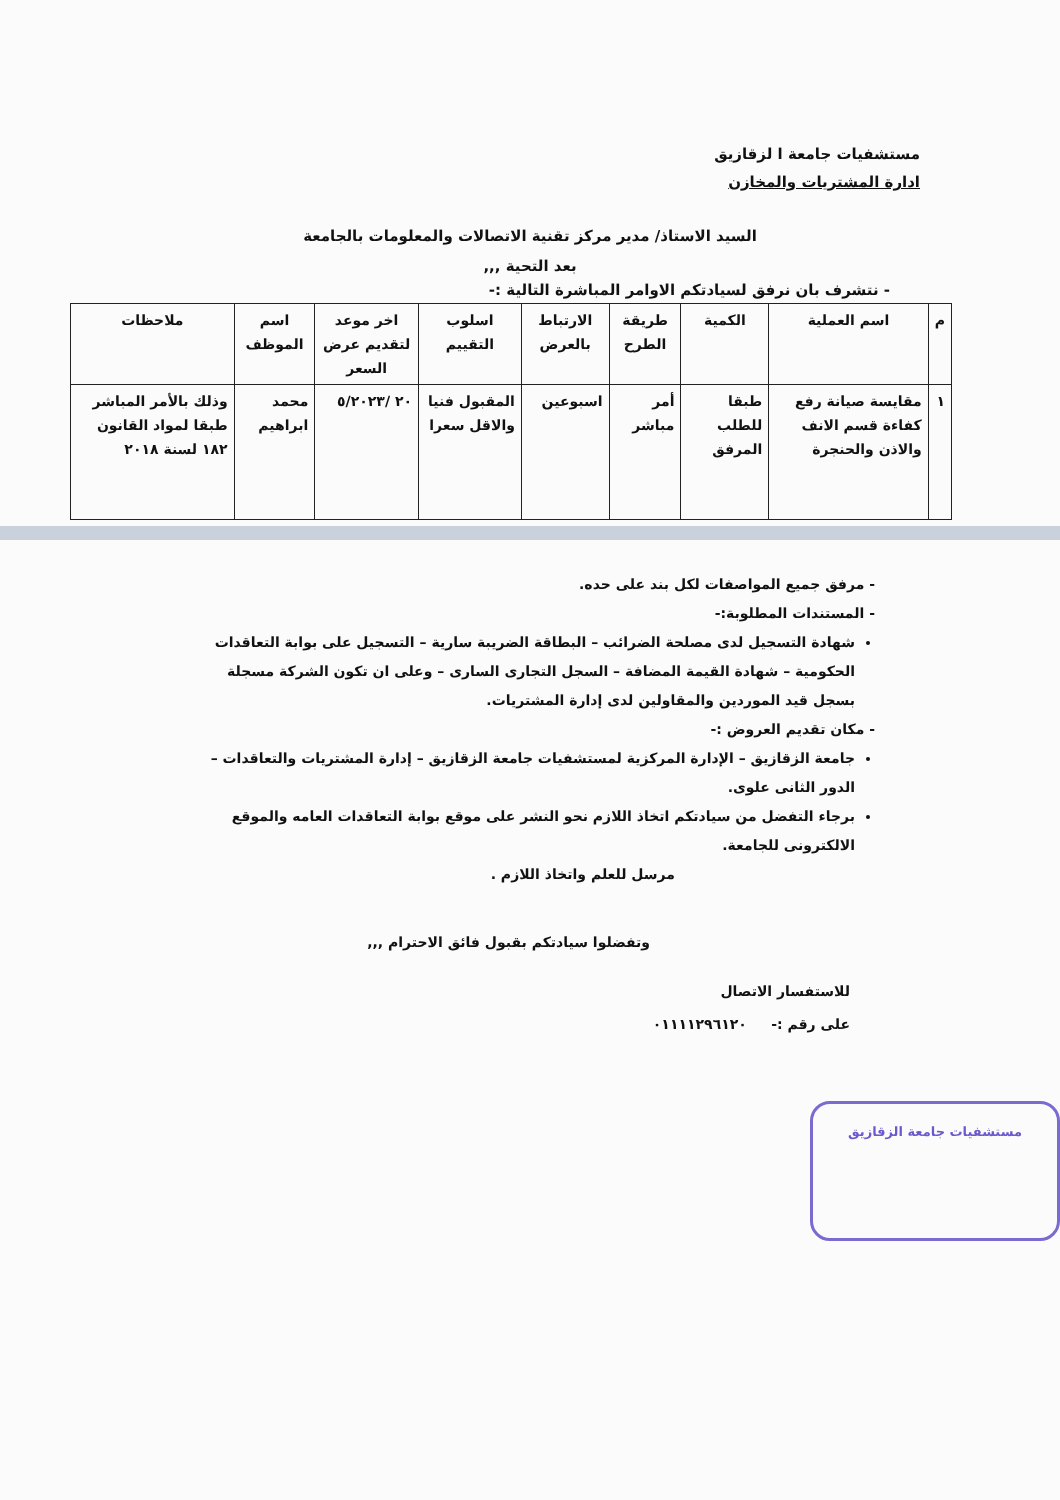مستشفيات جامعة ا لزقازيق
ادارة المشتريات والمخازن
السيد الاستاذ/ مدير مركز تقنية الاتصالات والمعلومات بالجامعة
بعد التحية ,,,
- نتشرف بان نرفق لسيادتكم الاوامر المباشرة التالية :-
| م | اسم العملية | الكمية | طريقة الطرح | الارتباط بالعرض | اسلوب التقييم | اخر موعد لتقديم عرض السعر | اسم الموظف | ملاحظات |
| --- | --- | --- | --- | --- | --- | --- | --- | --- |
| ١ | مقايسة صيانة رفع كفاءة قسم الانف والاذن والحنجرة | طبقا للطلب المرفق | أمر مباشر | اسبوعين | المقبول فنيا والاقل سعرا | ٢٠ /٥/٢٠٢٣ | محمد ابراهيم | وذلك بالأمر المباشر طبقا لمواد القانون ١٨٢ لسنة ٢٠١٨ |
- مرفق جميع المواصفات لكل بند على حده.
- المستندات المطلوبة:-
شهادة التسجيل لدى مصلحة الضرائب – البطاقة الضريبة سارية – التسجيل على بوابة التعاقدات الحكومية – شهادة القيمة المضافة – السجل التجارى السارى – وعلى ان تكون الشركة مسجلة بسجل قيد الموردين والمقاولين لدى إدارة المشتريات.
- مكان تقديم العروض :-
جامعة الزقازيق – الإدارة المركزية لمستشفيات جامعة الزقازيق – إدارة المشتريات والتعاقدات – الدور الثانى علوى.
برجاء التفضل من سيادتكم اتخاذ اللازم نحو النشر على موقع بوابة التعاقدات العامه والموقع الالكترونى للجامعة.
مرسل للعلم واتخاذ اللازم .
وتفضلوا سيادتكم بقبول فائق الاحترام ,,,
للاستفسار الاتصال
على رقم :- ٠١١١١٢٩٦١٢٠
مستشفيات جامعة الزقازيق